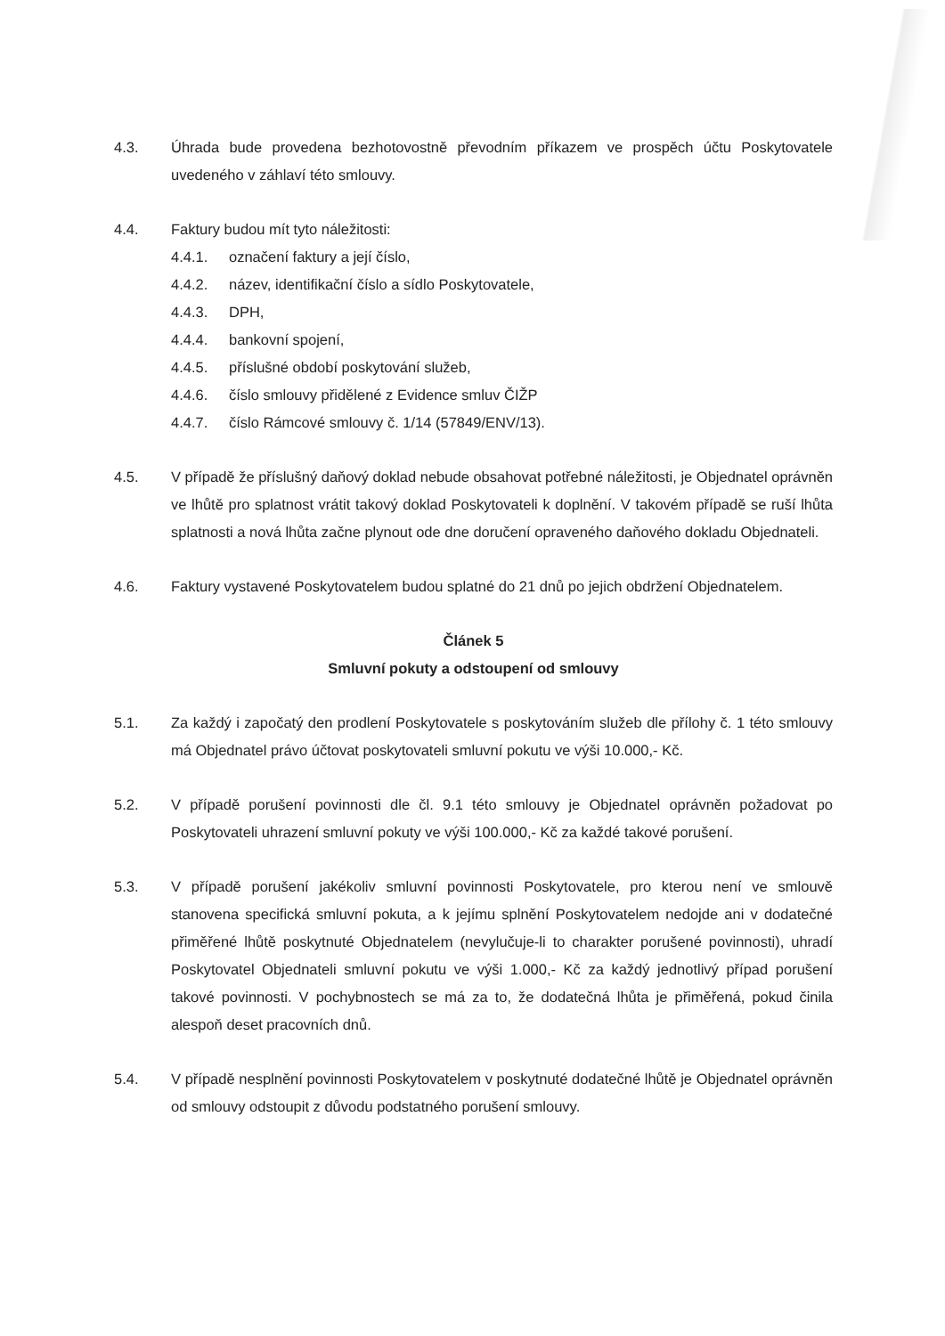4.3. Úhrada bude provedena bezhotovostně převodním příkazem ve prospěch účtu Poskytovatele uvedeného v záhlaví této smlouvy.
4.4. Faktury budou mít tyto náležitosti:
4.4.1. označení faktury a její číslo,
4.4.2. název, identifikační číslo a sídlo Poskytovatele,
4.4.3. DPH,
4.4.4. bankovní spojení,
4.4.5. příslušné období poskytování služeb,
4.4.6. číslo smlouvy přidělené z Evidence smluv ČIŽP
4.4.7. číslo Rámcové smlouvy č. 1/14 (57849/ENV/13).
4.5. V případě že příslušný daňový doklad nebude obsahovat potřebné náležitosti, je Objednatel oprávněn ve lhůtě pro splatnost vrátit takový doklad Poskytovateli k doplnění. V takovém případě se ruší lhůta splatnosti a nová lhůta začne plynout ode dne doručení opraveného daňového dokladu Objednateli.
4.6. Faktury vystavené Poskytovatelem budou splatné do 21 dnů po jejich obdržení Objednatelem.
Článek 5
Smluvní pokuty a odstoupení od smlouvy
5.1. Za každý i započatý den prodlení Poskytovatele s poskytováním služeb dle přílohy č. 1 této smlouvy má Objednatel právo účtovat poskytovateli smluvní pokutu ve výši 10.000,- Kč.
5.2. V případě porušení povinnosti dle čl. 9.1 této smlouvy je Objednatel oprávněn požadovat po Poskytovateli uhrazení smluvní pokuty ve výši 100.000,- Kč za každé takové porušení.
5.3. V případě porušení jakékoliv smluvní povinnosti Poskytovatele, pro kterou není ve smlouvě stanovena specifická smluvní pokuta, a k jejímu splnění Poskytovatelem nedojde ani v dodatečné přiměřené lhůtě poskytnuté Objednatelem (nevylučuje-li to charakter porušené povinnosti), uhradí Poskytovatel Objednateli smluvní pokutu ve výši 1.000,- Kč za každý jednotlivý případ porušení takové povinnosti. V pochybnostech se má za to, že dodatečná lhůta je přiměřená, pokud činila alespoň deset pracovních dnů.
5.4. V případě nesplnění povinnosti Poskytovatelem v poskytnuté dodatečné lhůtě je Objednatel oprávněn od smlouvy odstoupit z důvodu podstatného porušení smlouvy.